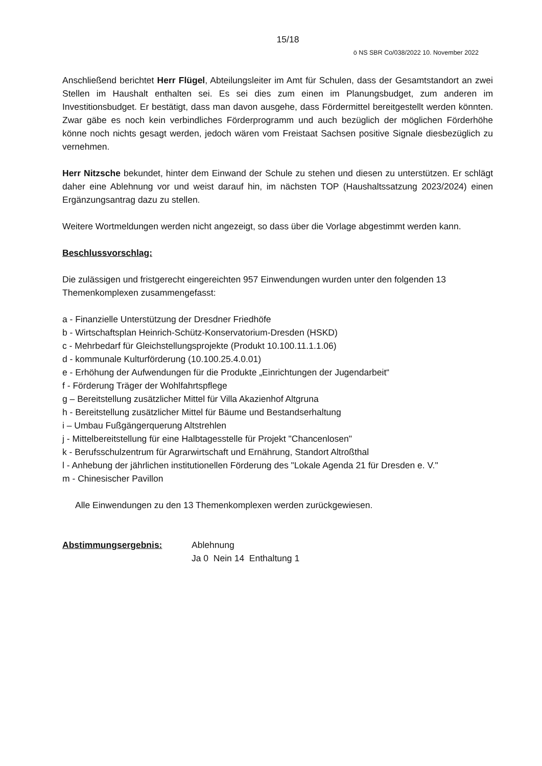15/18
ö NS SBR Co/038/2022 10. November 2022
Anschließend berichtet Herr Flügel, Abteilungsleiter im Amt für Schulen, dass der Gesamtstandort an zwei Stellen im Haushalt enthalten sei. Es sei dies zum einen im Planungsbudget, zum anderen im Investitionsbudget. Er bestätigt, dass man davon ausgehe, dass Fördermittel bereitgestellt werden könnten. Zwar gäbe es noch kein verbindliches Förderprogramm und auch bezüglich der möglichen Förderhöhe könne noch nichts gesagt werden, jedoch wären vom Freistaat Sachsen positive Signale diesbezüglich zu vernehmen.
Herr Nitzsche bekundet, hinter dem Einwand der Schule zu stehen und diesen zu unterstützen. Er schlägt daher eine Ablehnung vor und weist darauf hin, im nächsten TOP (Haushaltssatzung 2023/2024) einen Ergänzungsantrag dazu zu stellen.
Weitere Wortmeldungen werden nicht angezeigt, so dass über die Vorlage abgestimmt werden kann.
Beschlussvorschlag:
Die zulässigen und fristgerecht eingereichten 957 Einwendungen wurden unter den folgenden 13 Themenkomplexen zusammengefasst:
a - Finanzielle Unterstützung der Dresdner Friedhöfe
b - Wirtschaftsplan Heinrich-Schütz-Konservatorium-Dresden (HSKD)
c - Mehrbedarf für Gleichstellungsprojekte (Produkt 10.100.11.1.1.06)
d - kommunale Kulturförderung (10.100.25.4.0.01)
e - Erhöhung der Aufwendungen für die Produkte „Einrichtungen der Jugendarbeit“
f - Förderung Träger der Wohlfahrtspflege
g – Bereitstellung zusätzlicher Mittel für Villa Akazienhof Altgruna
h - Bereitstellung zusätzlicher Mittel für Bäume und Bestandserhaltung
i – Umbau Fußgängerquerung Altstrehlen
j - Mittelbereitstellung für eine Halbtagesstelle für Projekt "Chancenlosen"
k - Berufsschulzentrum für Agrarwirtschaft und Ernährung, Standort Altroßthal
l - Anhebung der jährlichen institutionellen Förderung des "Lokale Agenda 21 für Dresden e. V."
m - Chinesischer Pavillon
Alle Einwendungen zu den 13 Themenkomplexen werden zurückgewiesen.
Abstimmungsergebnis: Ablehnung
Ja 0 Nein 14 Enthaltung 1